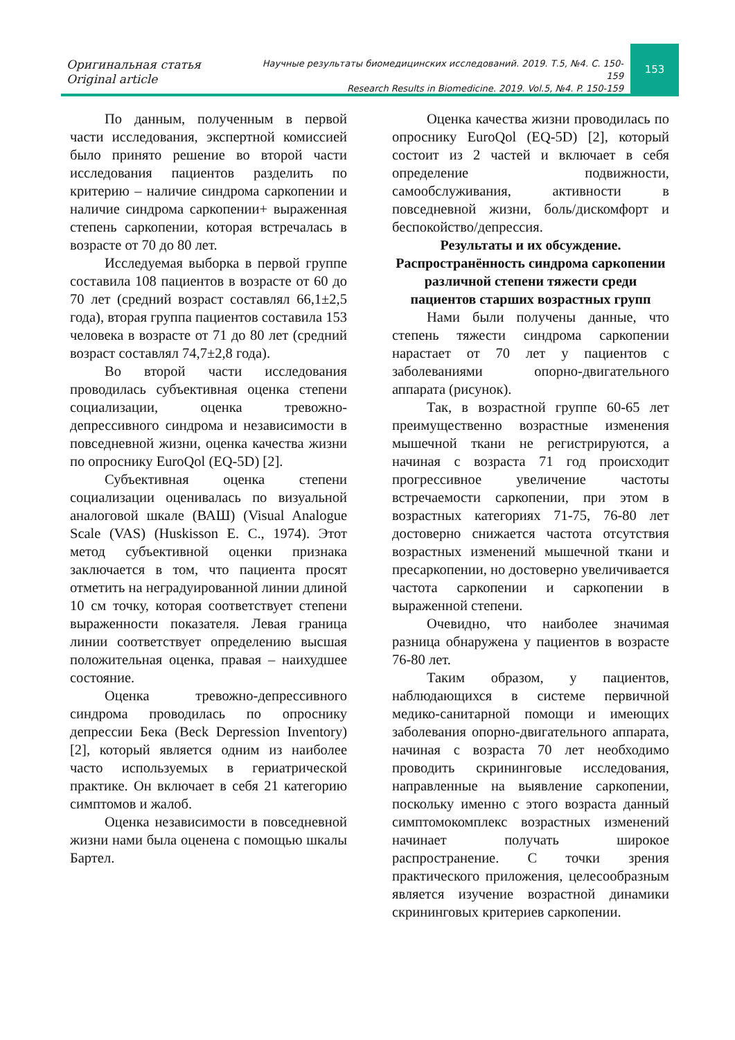Оригинальная статья
Original article
Научные результаты биомедицинских исследований. 2019. Т.5, №4. С. 150-159
Research Results in Biomedicine. 2019. Vol.5, №4. P. 150-159
153
По данным, полученным в первой части исследования, экспертной комиссией было принято решение во второй части исследования пациентов разделить по критерию – наличие синдрома саркопении и наличие синдрома саркопении+ выраженная степень саркопении, которая встречалась в возрасте от 70 до 80 лет.
Исследуемая выборка в первой группе составила 108 пациентов в возрасте от 60 до 70 лет (средний возраст составлял 66,1±2,5 года), вторая группа пациентов составила 153 человека в возрасте от 71 до 80 лет (средний возраст составлял 74,7±2,8 года).
Во второй части исследования проводилась субъективная оценка степени социализации, оценка тревожно-депрессивного синдрома и независимости в повседневной жизни, оценка качества жизни по опроснику EuroQol (EQ-5D) [2].
Субъективная оценка степени социализации оценивалась по визуальной аналоговой шкале (ВАШ) (Visual Analogue Scale (VAS) (Huskisson E. C., 1974). Этот метод субъективной оценки признака заключается в том, что пациента просят отметить на неградуированной линии длиной 10 см точку, которая соответствует степени выраженности показателя. Левая граница линии соответствует определению высшая положительная оценка, правая – наихудшее состояние.
Оценка тревожно-депрессивного синдрома проводилась по опроснику депрессии Бека (Beck Depression Inventory) [2], который является одним из наиболее часто используемых в гериатрической практике. Он включает в себя 21 категорию симптомов и жалоб.
Оценка независимости в повседневной жизни нами была оценена с помощью шкалы Бартел.
Оценка качества жизни проводилась по опроснику EuroQol (EQ-5D) [2], который состоит из 2 частей и включает в себя определение подвижности, самообслуживания, активности в повседневной жизни, боль/дискомфорт и беспокойство/депрессия.
Результаты и их обсуждение.
Распространённость синдрома саркопении различной степени тяжести среди пациентов старших возрастных групп
Нами были получены данные, что степень тяжести синдрома саркопении нарастает от 70 лет у пациентов с заболеваниями опорно-двигательного аппарата (рисунок).
Так, в возрастной группе 60-65 лет преимущественно возрастные изменения мышечной ткани не регистрируются, а начиная с возраста 71 год происходит прогрессивное увеличение частоты встречаемости саркопении, при этом в возрастных категориях 71-75, 76-80 лет достоверно снижается частота отсутствия возрастных изменений мышечной ткани и пресаркопении, но достоверно увеличивается частота саркопении и саркопении в выраженной степени.
Очевидно, что наиболее значимая разница обнаружена у пациентов в возрасте 76-80 лет.
Таким образом, у пациентов, наблюдающихся в системе первичной медико-санитарной помощи и имеющих заболевания опорно-двигательного аппарата, начиная с возраста 70 лет необходимо проводить скрининговые исследования, направленные на выявление саркопении, поскольку именно с этого возраста данный симптомокомплекс возрастных изменений начинает получать широкое распространение. С точки зрения практического приложения, целесообразным является изучение возрастной динамики скрининговых критериев саркопении.